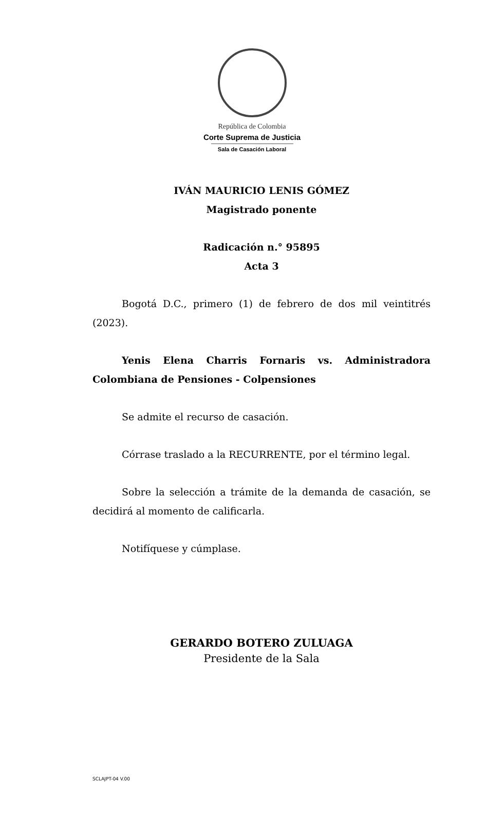República de Colombia
Corte Suprema de Justicia
Sala de Casación Laboral
IVÁN MAURICIO LENIS GÓMEZ
Magistrado ponente
Radicación n.° 95895
Acta 3
Bogotá D.C., primero (1) de febrero de dos mil veintitrés (2023).
Yenis Elena Charris Fornaris vs. Administradora Colombiana de Pensiones - Colpensiones
Se admite el recurso de casación.
Córrase traslado a la RECURRENTE, por el término legal.
Sobre la selección a trámite de la demanda de casación, se decidirá al momento de calificarla.
Notifíquese y cúmplase.
GERARDO BOTERO ZULUAGA
Presidente de la Sala
SCLAJPT-04 V.00